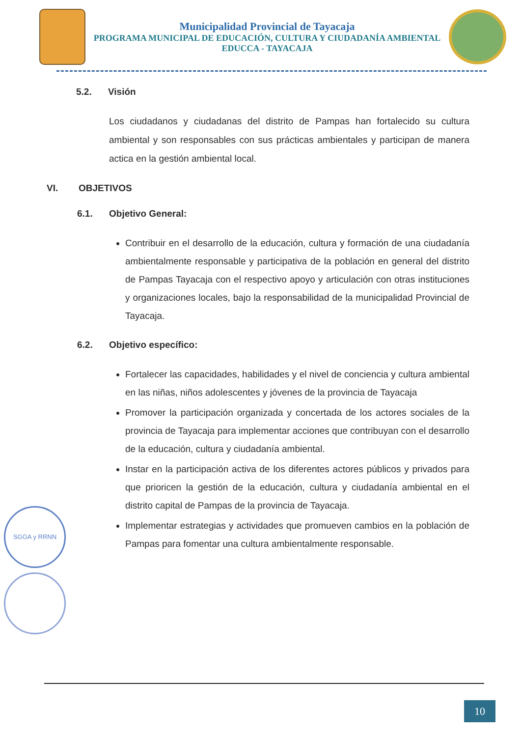Municipalidad Provincial de Tayacaja
PROGRAMA MUNICIPAL DE EDUCACIÓN, CULTURA Y CIUDADANÍA AMBIENTAL
EDUCCA - TAYACAJA
5.2. Visión
Los ciudadanos y ciudadanas del distrito de Pampas han fortalecido su cultura ambiental y son responsables con sus prácticas ambientales y participan de manera actica en la gestión ambiental local.
VI. OBJETIVOS
6.1. Objetivo General:
Contribuir en el desarrollo de la educación, cultura y formación de una ciudadanía ambientalmente responsable y participativa de la población en general del distrito de Pampas Tayacaja con el respectivo apoyo y articulación con otras instituciones y organizaciones locales, bajo la responsabilidad de la municipalidad Provincial de Tayacaja.
6.2. Objetivo específico:
Fortalecer las capacidades, habilidades y el nivel de conciencia y cultura ambiental en las niñas, niños adolescentes y jóvenes de la provincia de Tayacaja
Promover la participación organizada y concertada de los actores sociales de la provincia de Tayacaja para implementar acciones que contribuyan con el desarrollo de la educación, cultura y ciudadanía ambiental.
Instar en la participación activa de los diferentes actores públicos y privados para que prioricen la gestión de la educación, cultura y ciudadanía ambiental en el distrito capital de Pampas de la provincia de Tayacaja.
Implementar estrategias y actividades que promueven cambios en la población de Pampas para fomentar una cultura ambientalmente responsable.
SGGA y RRNN
10